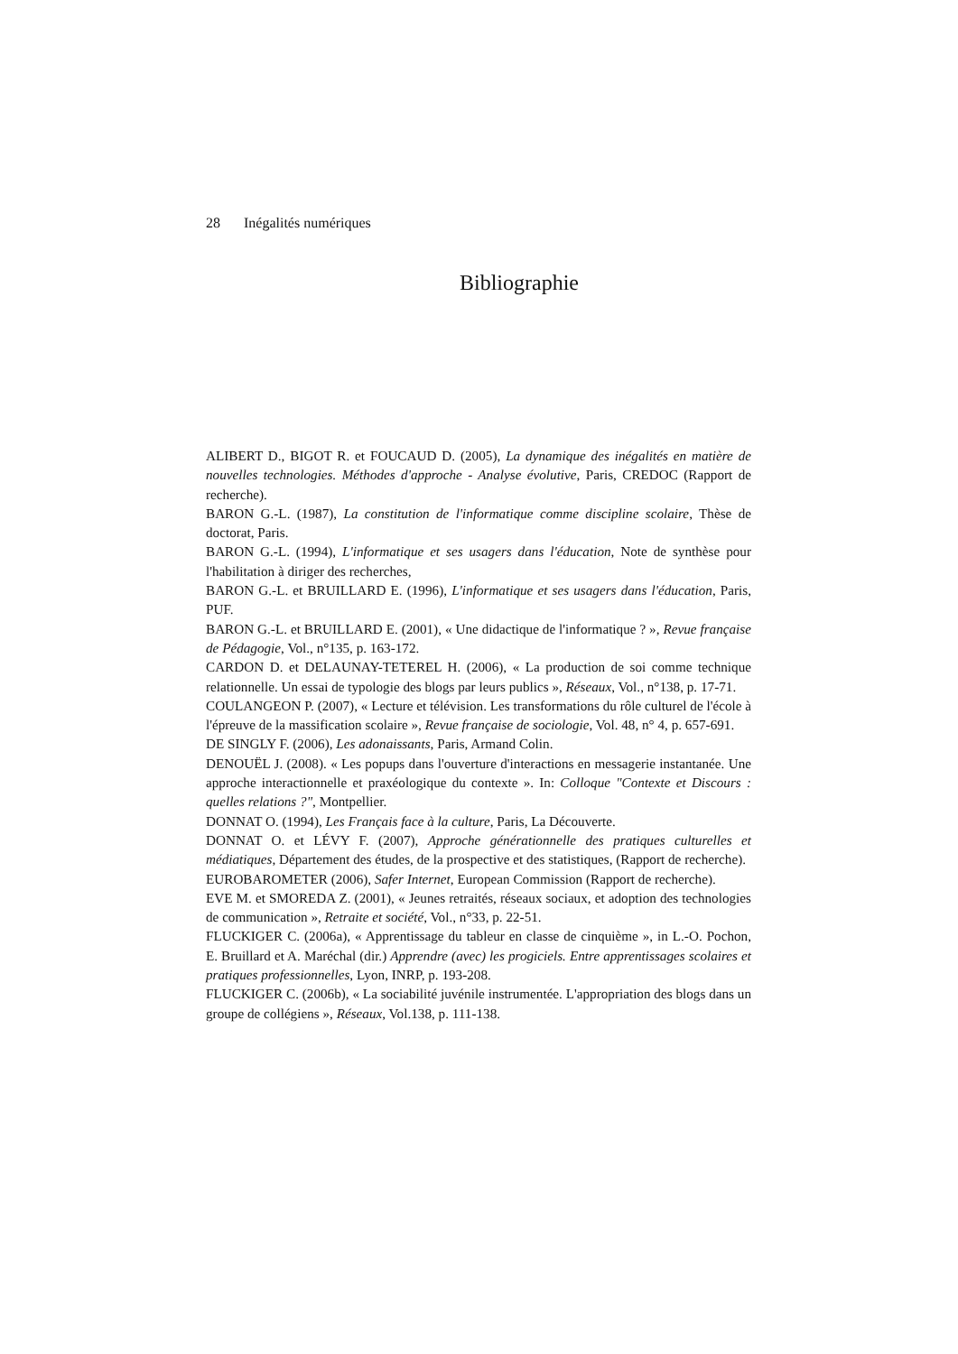28 Inégalités numériques
Bibliographie
ALIBERT D., BIGOT R. et FOUCAUD D. (2005), La dynamique des inégalités en matière de nouvelles technologies. Méthodes d'approche - Analyse évolutive, Paris, CREDOC (Rapport de recherche).
BARON G.-L. (1987), La constitution de l'informatique comme discipline scolaire, Thèse de doctorat, Paris.
BARON G.-L. (1994), L'informatique et ses usagers dans l'éducation, Note de synthèse pour l'habilitation à diriger des recherches,
BARON G.-L. et BRUILLARD E. (1996), L'informatique et ses usagers dans l'éducation, Paris, PUF.
BARON G.-L. et BRUILLARD E. (2001), « Une didactique de l'informatique ? », Revue française de Pédagogie, Vol., n°135, p. 163-172.
CARDON D. et DELAUNAY-TETEREL H. (2006), « La production de soi comme technique relationnelle. Un essai de typologie des blogs par leurs publics », Réseaux, Vol., n°138, p. 17-71.
COULANGEON P. (2007), « Lecture et télévision. Les transformations du rôle culturel de l'école à l'épreuve de la massification scolaire », Revue française de sociologie, Vol. 48, n° 4, p. 657-691.
DE SINGLY F. (2006), Les adonaissants, Paris, Armand Colin.
DENOUËL J. (2008). « Les popups dans l'ouverture d'interactions en messagerie instantanée. Une approche interactionnelle et praxéologique du contexte ». In: Colloque "Contexte et Discours : quelles relations ?", Montpellier.
DONNAT O. (1994), Les Français face à la culture, Paris, La Découverte.
DONNAT O. et LÉVY F. (2007), Approche générationnelle des pratiques culturelles et médiatiques, Département des études, de la prospective et des statistiques, (Rapport de recherche).
EUROBAROMETER (2006), Safer Internet, European Commission (Rapport de recherche).
EVE M. et SMOREDA Z. (2001), « Jeunes retraités, réseaux sociaux, et adoption des technologies de communication », Retraite et société, Vol., n°33, p. 22-51.
FLUCKIGER C. (2006a), « Apprentissage du tableur en classe de cinquième », in L.-O. Pochon, E. Bruillard et A. Maréchal (dir.) Apprendre (avec) les progiciels. Entre apprentissages scolaires et pratiques professionnelles, Lyon, INRP, p. 193-208.
FLUCKIGER C. (2006b), « La sociabilité juvénile instrumentée. L'appropriation des blogs dans un groupe de collégiens », Réseaux, Vol.138, p. 111-138.